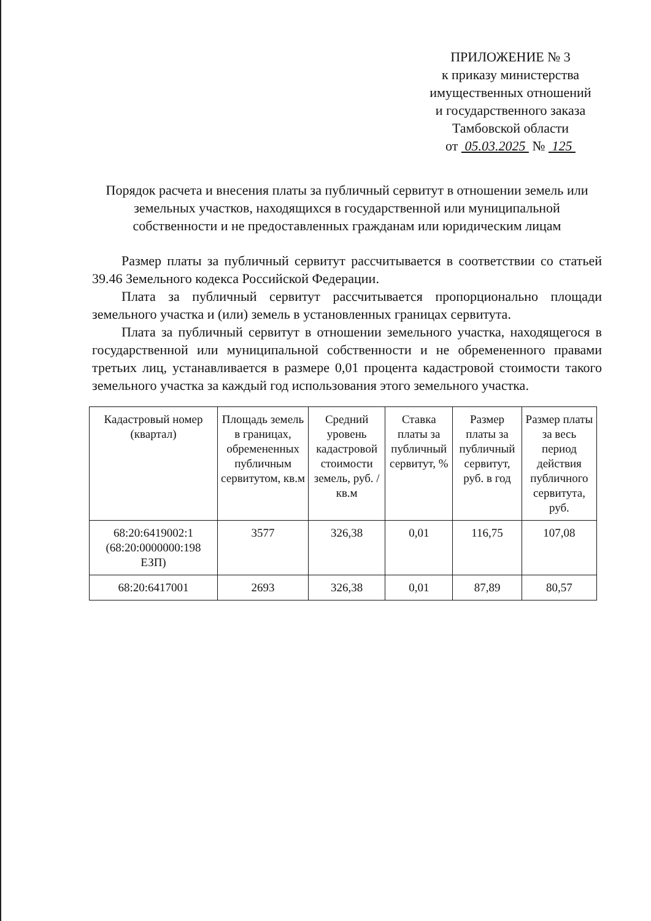ПРИЛОЖЕНИЕ № 3
к приказу министерства
имущественных отношений
и государственного заказа
Тамбовской области
от 05.03.2025 № 125
Порядок расчета и внесения платы за публичный сервитут в отношении земель или земельных участков, находящихся в государственной или муниципальной собственности и не предоставленных гражданам или юридическим лицам
Размер платы за публичный сервитут рассчитывается в соответствии со статьей 39.46 Земельного кодекса Российской Федерации.
Плата за публичный сервитут рассчитывается пропорционально площади земельного участка и (или) земель в установленных границах сервитута.
Плата за публичный сервитут в отношении земельного участка, находящегося в государственной или муниципальной собственности и не обремененного правами третьих лиц, устанавливается в размере 0,01 процента кадастровой стоимости такого земельного участка за каждый год использования этого земельного участка.
| Кадастровый номер (квартал) | Площадь земель в границах, обремененных публичным сервитутом, кв.м | Средний уровень кадастровой стоимости земель, руб. /кв.м | Ставка платы за публичный сервитут, % | Размер платы за публичный сервитут, руб. в год | Размер платы за весь период действия публичного сервитута, руб. |
| --- | --- | --- | --- | --- | --- |
| 68:20:6419002:1 (68:20:0000000:198 ЕЗП) | 3577 | 326,38 | 0,01 | 116,75 | 107,08 |
| 68:20:6417001 | 2693 | 326,38 | 0,01 | 87,89 | 80,57 |